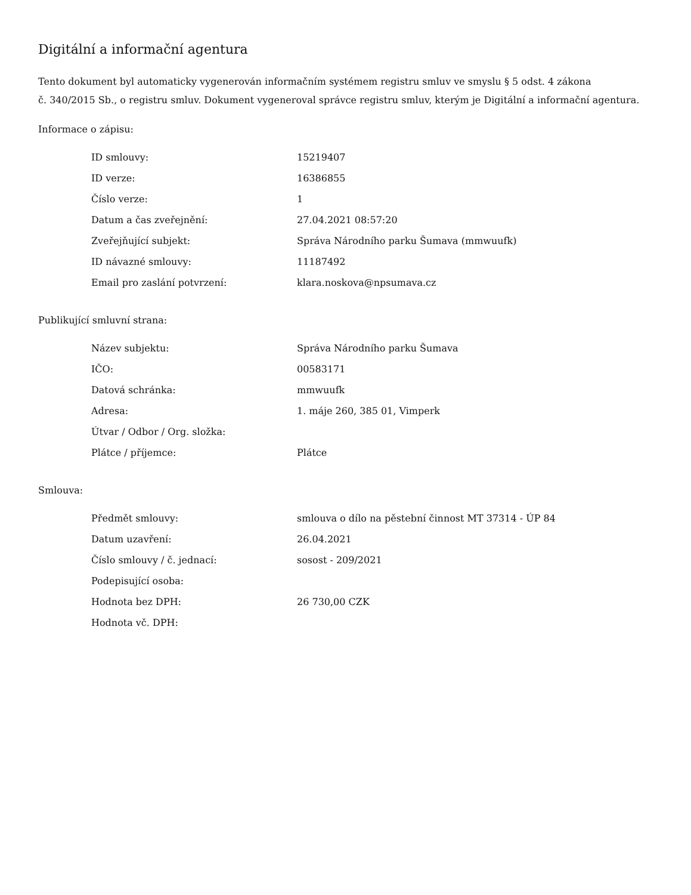Digitální a informační agentura
Tento dokument byl automaticky vygenerován informačním systémem registru smluv ve smyslu § 5 odst. 4 zákona
č. 340/2015 Sb., o registru smluv. Dokument vygeneroval správce registru smluv, kterým je Digitální a informační agentura.
Informace o zápisu:
| ID smlouvy: | 15219407 |
| ID verze: | 16386855 |
| Číslo verze: | 1 |
| Datum a čas zveřejnění: | 27.04.2021 08:57:20 |
| Zveřejňující subjekt: | Správa Národního parku Šumava (mmwuufk) |
| ID návazné smlouvy: | 11187492 |
| Email pro zaslání potvrzení: | klara.noskova@npsumava.cz |
Publikující smluvní strana:
| Název subjektu: | Správa Národního parku Šumava |
| IČO: | 00583171 |
| Datová schránka: | mmwuufk |
| Adresa: | 1. máje 260, 385 01, Vimperk |
| Útvar / Odbor / Org. složka: | |
| Plátce / příjemce: | Plátce |
Smlouva:
| Předmět smlouvy: | smlouva o dílo na pěstební činnost MT 37314 - ÚP 84 |
| Datum uzavření: | 26.04.2021 |
| Číslo smlouvy / č. jednací: | sosost - 209/2021 |
| Podepisující osoba: | |
| Hodnota bez DPH: | 26 730,00 CZK |
| Hodnota vč. DPH: | |